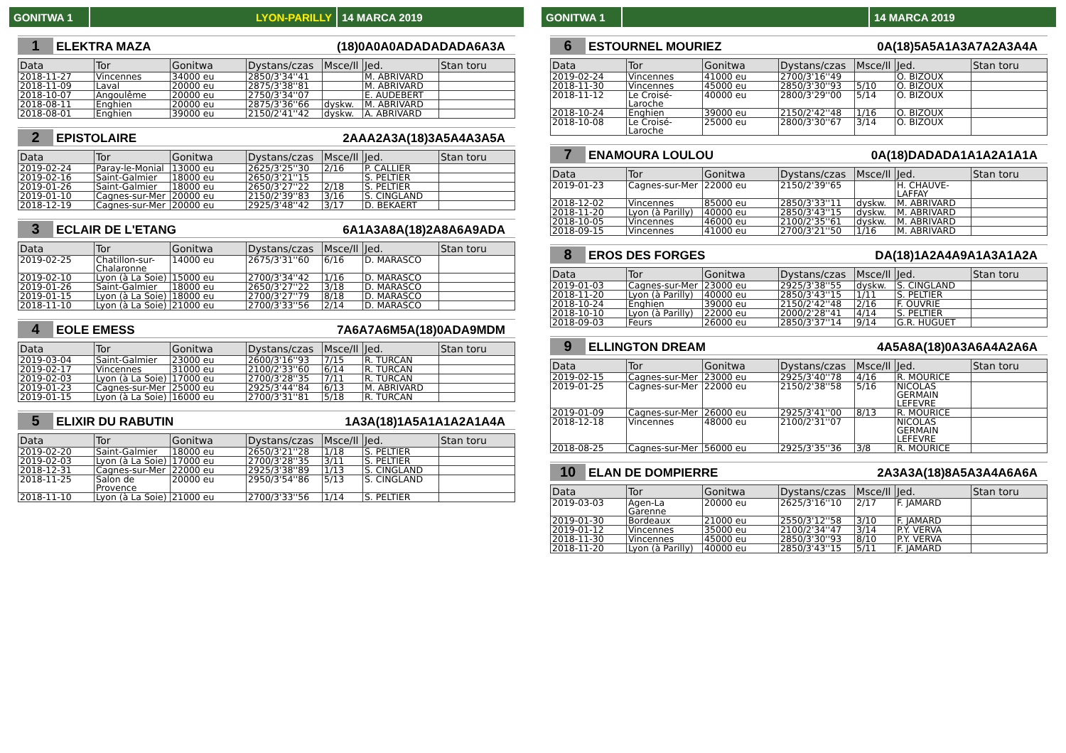GONITWA 1 LYON-PARILLY 14 MARCA 2019
1 ELEKTRA MAZA (18)0A0A0ADADADADA6A3A
| Data | Tor | Gonitwa | Dystans/czas | Msce/Il | Jed. | Stan toru |
| --- | --- | --- | --- | --- | --- | --- |
| 2018-11-27 | Vincennes | 34000 eu | 2850/3'34''41 | | M. ABRIVARD | |
| 2018-11-09 | Laval | 20000 eu | 2875/3'38''81 | | M. ABRIVARD | |
| 2018-10-07 | Angoulême | 20000 eu | 2750/3'34''07 | | E. AUDEBERT | |
| 2018-08-11 | Enghien | 20000 eu | 2875/3'36''66 | dyskw. | M. ABRIVARD | |
| 2018-08-01 | Enghien | 39000 eu | 2150/2'41''42 | dyskw. | A. ABRIVARD | |
2 EPISTOLAIRE 2AAA2A3A(18)3A5A4A3A5A
| Data | Tor | Gonitwa | Dystans/czas | Msce/Il | Jed. | Stan toru |
| --- | --- | --- | --- | --- | --- | --- |
| 2019-02-24 | Paray-le-Monial | 13000 eu | 2625/3'25''30 | 2/16 | P. CALLIER | |
| 2019-02-16 | Saint-Galmier | 18000 eu | 2650/3'21''15 | | S. PELTIER | |
| 2019-01-26 | Saint-Galmier | 18000 eu | 2650/3'27''22 | 2/18 | S. PELTIER | |
| 2019-01-10 | Cagnes-sur-Mer | 20000 eu | 2150/2'39''83 | 3/16 | S. CINGLAND | |
| 2018-12-19 | Cagnes-sur-Mer | 20000 eu | 2925/3'48''42 | 3/17 | D. BEKAERT | |
3 ECLAIR DE L'ETANG 6A1A3A8A(18)2A8A6A9ADA
| Data | Tor | Gonitwa | Dystans/czas | Msce/Il | Jed. | Stan toru |
| --- | --- | --- | --- | --- | --- | --- |
| 2019-02-25 | Chatillon-sur-Chalaronne | 14000 eu | 2675/3'31''60 | 6/16 | D. MARASCO | |
| 2019-02-10 | Lyon (à La Soie) | 15000 eu | 2700/3'34''42 | 1/16 | D. MARASCO | |
| 2019-01-26 | Saint-Galmier | 18000 eu | 2650/3'27''22 | 3/18 | D. MARASCO | |
| 2019-01-15 | Lyon (à La Soie) | 18000 eu | 2700/3'27''79 | 8/18 | D. MARASCO | |
| 2018-11-10 | Lyon (à La Soie) | 21000 eu | 2700/3'33''56 | 2/14 | D. MARASCO | |
4 EOLE EMESS 7A6A7A6M5A(18)0ADA9MDM
| Data | Tor | Gonitwa | Dystans/czas | Msce/Il | Jed. | Stan toru |
| --- | --- | --- | --- | --- | --- | --- |
| 2019-03-04 | Saint-Galmier | 23000 eu | 2600/3'16''93 | 7/15 | R. TURCAN | |
| 2019-02-17 | Vincennes | 31000 eu | 2100/2'33''60 | 6/14 | R. TURCAN | |
| 2019-02-03 | Lyon (à La Soie) | 17000 eu | 2700/3'28''35 | 7/11 | R. TURCAN | |
| 2019-01-23 | Cagnes-sur-Mer | 25000 eu | 2925/3'44''84 | 6/13 | M. ABRIVARD | |
| 2019-01-15 | Lyon (à La Soie) | 16000 eu | 2700/3'31''81 | 5/18 | R. TURCAN | |
5 ELIXIR DU RABUTIN 1A3A(18)1A5A1A1A2A1A4A
| Data | Tor | Gonitwa | Dystans/czas | Msce/Il | Jed. | Stan toru |
| --- | --- | --- | --- | --- | --- | --- |
| 2019-02-20 | Saint-Galmier | 18000 eu | 2650/3'21''28 | 1/18 | S. PELTIER | |
| 2019-02-03 | Lyon (à La Soie) | 17000 eu | 2700/3'28''35 | 3/11 | S. PELTIER | |
| 2018-12-31 | Cagnes-sur-Mer | 22000 eu | 2925/3'38''89 | 1/13 | S. CINGLAND | |
| 2018-11-25 | Salon de Provence | 20000 eu | 2950/3'54''86 | 5/13 | S. CINGLAND | |
| 2018-11-10 | Lyon (à La Soie) | 21000 eu | 2700/3'33''56 | 1/14 | S. PELTIER | |
GONITWA 1 14 MARCA 2019
6 ESTOURNEL MOURIEZ 0A(18)5A5A1A3A7A2A3A4A
| Data | Tor | Gonitwa | Dystans/czas | Msce/Il | Jed. | Stan toru |
| --- | --- | --- | --- | --- | --- | --- |
| 2019-02-24 | Vincennes | 41000 eu | 2700/3'16''49 | | O. BIZOUX | |
| 2018-11-30 | Vincennes | 45000 eu | 2850/3'30''93 | 5/10 | O. BIZOUX | |
| 2018-11-12 | Le Croisé-Laroche | 40000 eu | 2800/3'29''00 | 5/14 | O. BIZOUX | |
| 2018-10-24 | Enghien | 39000 eu | 2150/2'42''48 | 1/16 | O. BIZOUX | |
| 2018-10-08 | Le Croisé-Laroche | 25000 eu | 2800/3'30''67 | 3/14 | O. BIZOUX | |
7 ENAMOURA LOULOU 0A(18)DADADA1A1A2A1A1A
| Data | Tor | Gonitwa | Dystans/czas | Msce/Il | Jed. | Stan toru |
| --- | --- | --- | --- | --- | --- | --- |
| 2019-01-23 | Cagnes-sur-Mer | 22000 eu | 2150/2'39''65 | | H. CHAUVE-LAFFAY | |
| 2018-12-02 | Vincennes | 85000 eu | 2850/3'33''11 | dyskw. | M. ABRIVARD | |
| 2018-11-20 | Lyon (à Parilly) | 40000 eu | 2850/3'43''15 | dyskw. | M. ABRIVARD | |
| 2018-10-05 | Vincennes | 46000 eu | 2100/2'35''61 | dyskw. | M. ABRIVARD | |
| 2018-09-15 | Vincennes | 41000 eu | 2700/3'21''50 | 1/16 | M. ABRIVARD | |
8 EROS DES FORGES DA(18)1A2A4A9A1A3A1A2A
| Data | Tor | Gonitwa | Dystans/czas | Msce/Il | Jed. | Stan toru |
| --- | --- | --- | --- | --- | --- | --- |
| 2019-01-03 | Cagnes-sur-Mer | 23000 eu | 2925/3'38''55 | dyskw. | S. CINGLAND | |
| 2018-11-20 | Lyon (à Parilly) | 40000 eu | 2850/3'43''15 | 1/11 | S. PELTIER | |
| 2018-10-24 | Enghien | 39000 eu | 2150/2'42''48 | 2/16 | F. OUVRIE | |
| 2018-10-10 | Lyon (à Parilly) | 22000 eu | 2000/2'28''41 | 4/14 | S. PELTIER | |
| 2018-09-03 | Feurs | 26000 eu | 2850/3'37''14 | 9/14 | G.R. HUGUET | |
9 ELLINGTON DREAM 4A5A8A(18)0A3A6A4A2A6A
| Data | Tor | Gonitwa | Dystans/czas | Msce/Il | Jed. | Stan toru |
| --- | --- | --- | --- | --- | --- | --- |
| 2019-02-15 | Cagnes-sur-Mer | 23000 eu | 2925/3'40''78 | 4/16 | R. MOURICE | |
| 2019-01-25 | Cagnes-sur-Mer | 22000 eu | 2150/2'38''58 | 5/16 | NICOLAS GERMAIN LEFEVRE | |
| 2019-01-09 | Cagnes-sur-Mer | 26000 eu | 2925/3'41''00 | 8/13 | R. MOURICE | |
| 2018-12-18 | Vincennes | 48000 eu | 2100/2'31''07 | | NICOLAS GERMAIN LEFEVRE | |
| 2018-08-25 | Cagnes-sur-Mer | 56000 eu | 2925/3'35''36 | 3/8 | R. MOURICE | |
10 ELAN DE DOMPIERRE 2A3A3A(18)8A5A3A4A6A6A
| Data | Tor | Gonitwa | Dystans/czas | Msce/Il | Jed. | Stan toru |
| --- | --- | --- | --- | --- | --- | --- |
| 2019-03-03 | Agen-La Garenne | 20000 eu | 2625/3'16''10 | 2/17 | F. JAMARD | |
| 2019-01-30 | Bordeaux | 21000 eu | 2550/3'12''58 | 3/10 | F. JAMARD | |
| 2019-01-12 | Vincennes | 35000 eu | 2100/2'34''47 | 3/14 | P.Y. VERVA | |
| 2018-11-30 | Vincennes | 45000 eu | 2850/3'30''93 | 8/10 | P.Y. VERVA | |
| 2018-11-20 | Lyon (à Parilly) | 40000 eu | 2850/3'43''15 | 5/11 | F. JAMARD | |